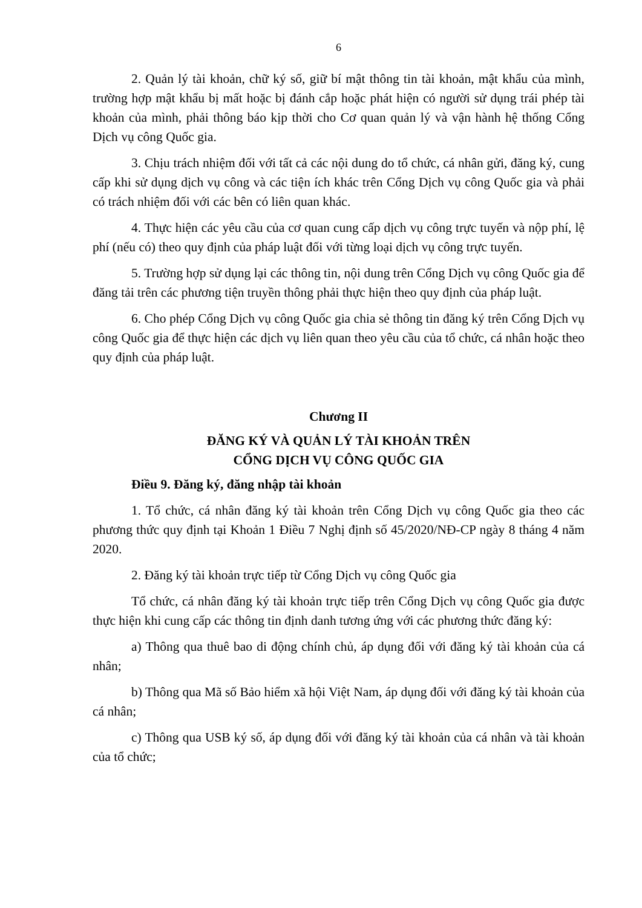6
2. Quản lý tài khoản, chữ ký số, giữ bí mật thông tin tài khoản, mật khẩu của mình, trường hợp mật khẩu bị mất hoặc bị đánh cắp hoặc phát hiện có người sử dụng trái phép tài khoản của mình, phải thông báo kịp thời cho Cơ quan quản lý và vận hành hệ thống Cổng Dịch vụ công Quốc gia.
3. Chịu trách nhiệm đối với tất cả các nội dung do tổ chức, cá nhân gửi, đăng ký, cung cấp khi sử dụng dịch vụ công và các tiện ích khác trên Cổng Dịch vụ công Quốc gia và phải có trách nhiệm đối với các bên có liên quan khác.
4. Thực hiện các yêu cầu của cơ quan cung cấp dịch vụ công trực tuyến và nộp phí, lệ phí (nếu có) theo quy định của pháp luật đối với từng loại dịch vụ công trực tuyến.
5. Trường hợp sử dụng lại các thông tin, nội dung trên Cổng Dịch vụ công Quốc gia để đăng tải trên các phương tiện truyền thông phải thực hiện theo quy định của pháp luật.
6. Cho phép Cổng Dịch vụ công Quốc gia chia sẻ thông tin đăng ký trên Cổng Dịch vụ công Quốc gia để thực hiện các dịch vụ liên quan theo yêu cầu của tổ chức, cá nhân hoặc theo quy định của pháp luật.
Chương II
ĐĂNG KÝ VÀ QUẢN LÝ TÀI KHOẢN TRÊN
CỔNG DỊCH VỤ CÔNG QUỐC GIA
Điều 9. Đăng ký, đăng nhập tài khoản
1. Tổ chức, cá nhân đăng ký tài khoản trên Cổng Dịch vụ công Quốc gia theo các phương thức quy định tại Khoản 1 Điều 7 Nghị định số 45/2020/NĐ-CP ngày 8 tháng 4 năm 2020.
2. Đăng ký tài khoản trực tiếp từ Cổng Dịch vụ công Quốc gia
Tổ chức, cá nhân đăng ký tài khoản trực tiếp trên Cổng Dịch vụ công Quốc gia được thực hiện khi cung cấp các thông tin định danh tương ứng với các phương thức đăng ký:
a) Thông qua thuê bao di động chính chủ, áp dụng đối với đăng ký tài khoản của cá nhân;
b) Thông qua Mã số Bảo hiểm xã hội Việt Nam, áp dụng đối với đăng ký tài khoản của cá nhân;
c) Thông qua USB ký số, áp dụng đối với đăng ký tài khoản của cá nhân và tài khoản của tổ chức;